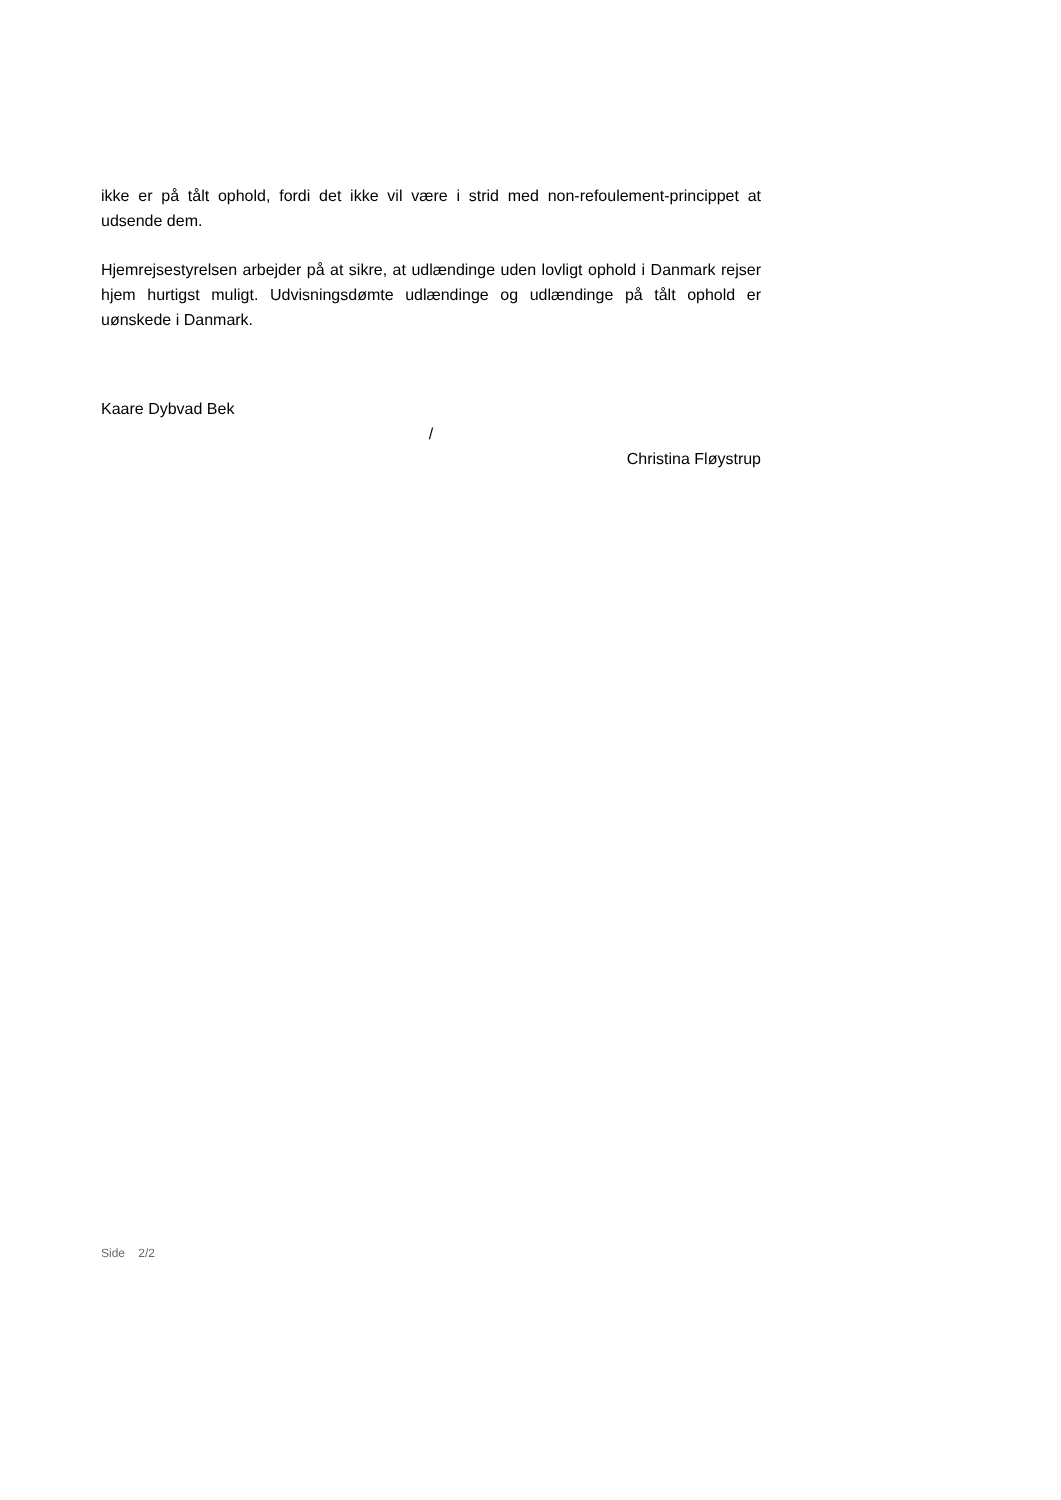ikke er på tålt ophold, fordi det ikke vil være i strid med non-refoulement-princippet at udsende dem.
Hjemrejsestyrelsen arbejder på at sikre, at udlændinge uden lovligt ophold i Danmark rejser hjem hurtigst muligt. Udvisningsdømte udlændinge og udlændinge på tålt ophold er uønskede i Danmark.
Kaare Dybvad Bek
/
Christina Fløystrup
Side 2/2